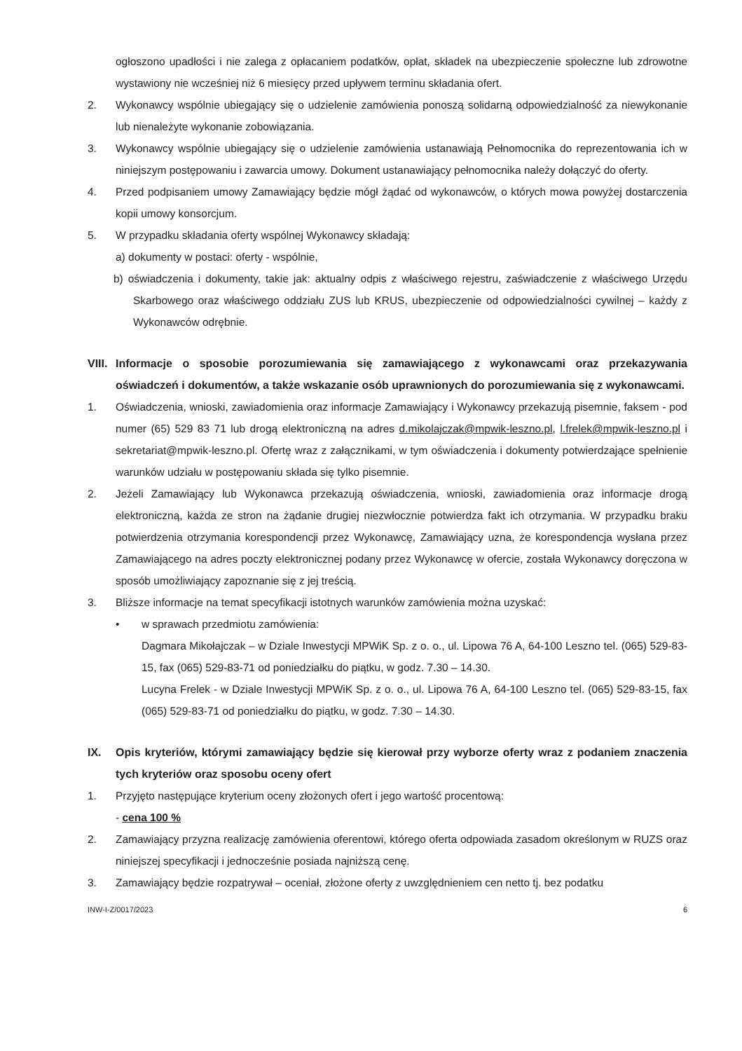ogłoszono upadłości i nie zalega z opłacaniem podatków, opłat, składek na ubezpieczenie społeczne lub zdrowotne wystawiony nie wcześniej niż 6 miesięcy przed upływem terminu składania ofert.
2. Wykonawcy wspólnie ubiegający się o udzielenie zamówienia ponoszą solidarną odpowiedzialność za niewykonanie lub nienależyte wykonanie zobowiązania.
3. Wykonawcy wspólnie ubiegający się o udzielenie zamówienia ustanawiają Pełnomocnika do reprezentowania ich w niniejszym postępowaniu i zawarcia umowy. Dokument ustanawiający pełnomocnika należy dołączyć do oferty.
4. Przed podpisaniem umowy Zamawiający będzie mógł żądać od wykonawców, o których mowa powyżej dostarczenia kopii umowy konsorcjum.
5. W przypadku składania oferty wspólnej Wykonawcy składają:
a) dokumenty w postaci: oferty - wspólnie,
b) oświadczenia i dokumenty, takie jak: aktualny odpis z właściwego rejestru, zaświadczenie z właściwego Urzędu Skarbowego oraz właściwego oddziału ZUS lub KRUS, ubezpieczenie od odpowiedzialności cywilnej – każdy z Wykonawców odrębnie.
VIII. Informacje o sposobie porozumiewania się zamawiającego z wykonawcami oraz przekazywania oświadczeń i dokumentów, a także wskazanie osób uprawnionych do porozumiewania się z wykonawcami.
1. Oświadczenia, wnioski, zawiadomienia oraz informacje Zamawiający i Wykonawcy przekazują pisemnie, faksem - pod numer (65) 529 83 71 lub drogą elektroniczną na adres d.mikolajczak@mpwik-leszno.pl, l.frelek@mpwik-leszno.pl i sekretariat@mpwik-leszno.pl. Ofertę wraz z załącznikami, w tym oświadczenia i dokumenty potwierdzające spełnienie warunków udziału w postępowaniu składa się tylko pisemnie.
2. Jeżeli Zamawiający lub Wykonawca przekazują oświadczenia, wnioski, zawiadomienia oraz informacje drogą elektroniczną, każda ze stron na żądanie drugiej niezwłocznie potwierdza fakt ich otrzymania. W przypadku braku potwierdzenia otrzymania korespondencji przez Wykonawcę, Zamawiający uzna, że korespondencja wysłana przez Zamawiającego na adres poczty elektronicznej podany przez Wykonawcę w ofercie, została Wykonawcy doręczona w sposób umożliwiający zapoznanie się z jej treścią.
3. Bliższe informacje na temat specyfikacji istotnych warunków zamówienia można uzyskać:
• w sprawach przedmiotu zamówienia:
Dagmara Mikołajczak – w Dziale Inwestycji MPWiK Sp. z o. o., ul. Lipowa 76 A, 64-100 Leszno tel. (065) 529-83-15, fax (065) 529-83-71 od poniedziałku do piątku, w godz. 7.30 – 14.30.
Lucyna Frelek - w Dziale Inwestycji MPWiK Sp. z o. o., ul. Lipowa 76 A, 64-100 Leszno tel. (065) 529-83-15, fax (065) 529-83-71 od poniedziałku do piątku, w godz. 7.30 – 14.30.
IX. Opis kryteriów, którymi zamawiający będzie się kierował przy wyborze oferty wraz z podaniem znaczenia tych kryteriów oraz sposobu oceny ofert
1. Przyjęto następujące kryterium oceny złożonych ofert i jego wartość procentową:
- cena 100 %
2. Zamawiający przyzna realizację zamówienia oferentowi, którego oferta odpowiada zasadom określonym w RUZS oraz niniejszej specyfikacji i jednocześnie posiada najniższą cenę.
3. Zamawiający będzie rozpatrywał – oceniał, złożone oferty z uwzględnieniem cen netto tj. bez podatku
INW-I-Z/0017/2023 6